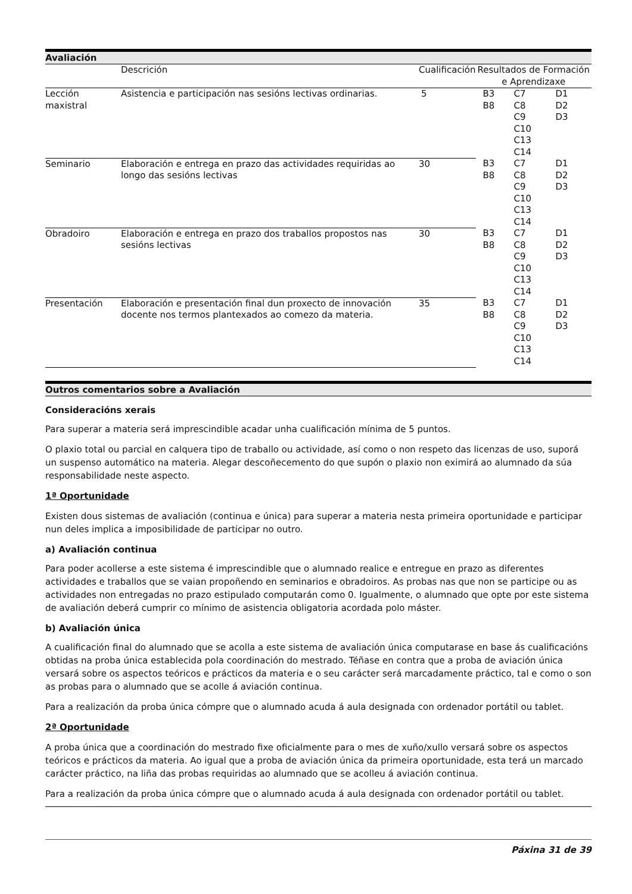Avaliación
| | Descrición | Cualificación | Resultados de Formación e Aprendizaxe | | |
| --- | --- | --- | --- | --- | --- |
| Lección maxistral | Asistencia e participación nas sesións lectivas ordinarias. | 5 | B3 B8 | C7 C8 C9 C10 C13 C14 | D1 D2 D3 |
| Seminario | Elaboración e entrega en prazo das actividades requiridas ao longo das sesións lectivas | 30 | B3 B8 | C7 C8 C9 C10 C13 C14 | D1 D2 D3 |
| Obradoiro | Elaboración e entrega en prazo dos traballos propostos nas sesións lectivas | 30 | B3 B8 | C7 C8 C9 C10 C13 C14 | D1 D2 D3 |
| Presentación | Elaboración e presentación final dun proxecto de innovación docente nos termos plantexados ao comezo da materia. | 35 | B3 B8 | C7 C8 C9 C10 C13 C14 | D1 D2 D3 |
Outros comentarios sobre a Avaliación
Consideracións xerais
Para superar a materia será imprescindible acadar unha cualificación mínima de 5 puntos.
O plaxio total ou parcial en calquera tipo de traballo ou actividade, así como o non respeto das licenzas de uso, suporá un suspenso automático na materia. Alegar descoñecemento do que supón o plaxio non eximirá ao alumnado da súa responsabilidade neste aspecto.
1ª Oportunidade
Existen dous sistemas de avaliación (continua e única) para superar a materia nesta primeira oportunidade e participar nun deles implica a imposibilidade de participar no outro.
a) Avaliación continua
Para poder acollerse a este sistema é imprescindible que o alumnado realice e entregue en prazo as diferentes actividades e traballos que se vaian propoñendo en seminarios e obradoiros. As probas nas que non se participe ou as actividades non entregadas no prazo estipulado computarán como 0. Igualmente, o alumnado que opte por este sistema de avaliación deberá cumprir co mínimo de asistencia obligatoria acordada polo máster.
b) Avaliación única
A cualificación final do alumnado que se acolla a este sistema de avaliación única computarase en base ás cualificacións obtidas na proba única establecida pola coordinación do mestrado. Téñase en contra que a proba de aviación única versará sobre os aspectos teóricos e prácticos da materia e o seu carácter será marcadamente práctico, tal e como o son as probas para o alumnado que se acolle á aviación continua.
Para a realización da proba única cómpre que o alumnado acuda á aula designada con ordenador portátil ou tablet.
2ª Oportunidade
A proba única que a coordinación do mestrado fixe oficialmente para o mes de xuño/xullo versará sobre os aspectos teóricos e prácticos da materia. Ao igual que a proba de aviación única da primeira oportunidade, esta terá un marcado carácter práctico, na liña das probas requiridas ao alumnado que se acolleu á aviación continua.
Para a realización da proba única cómpre que o alumnado acuda á aula designada con ordenador portátil ou tablet.
Páxina 31 de 39